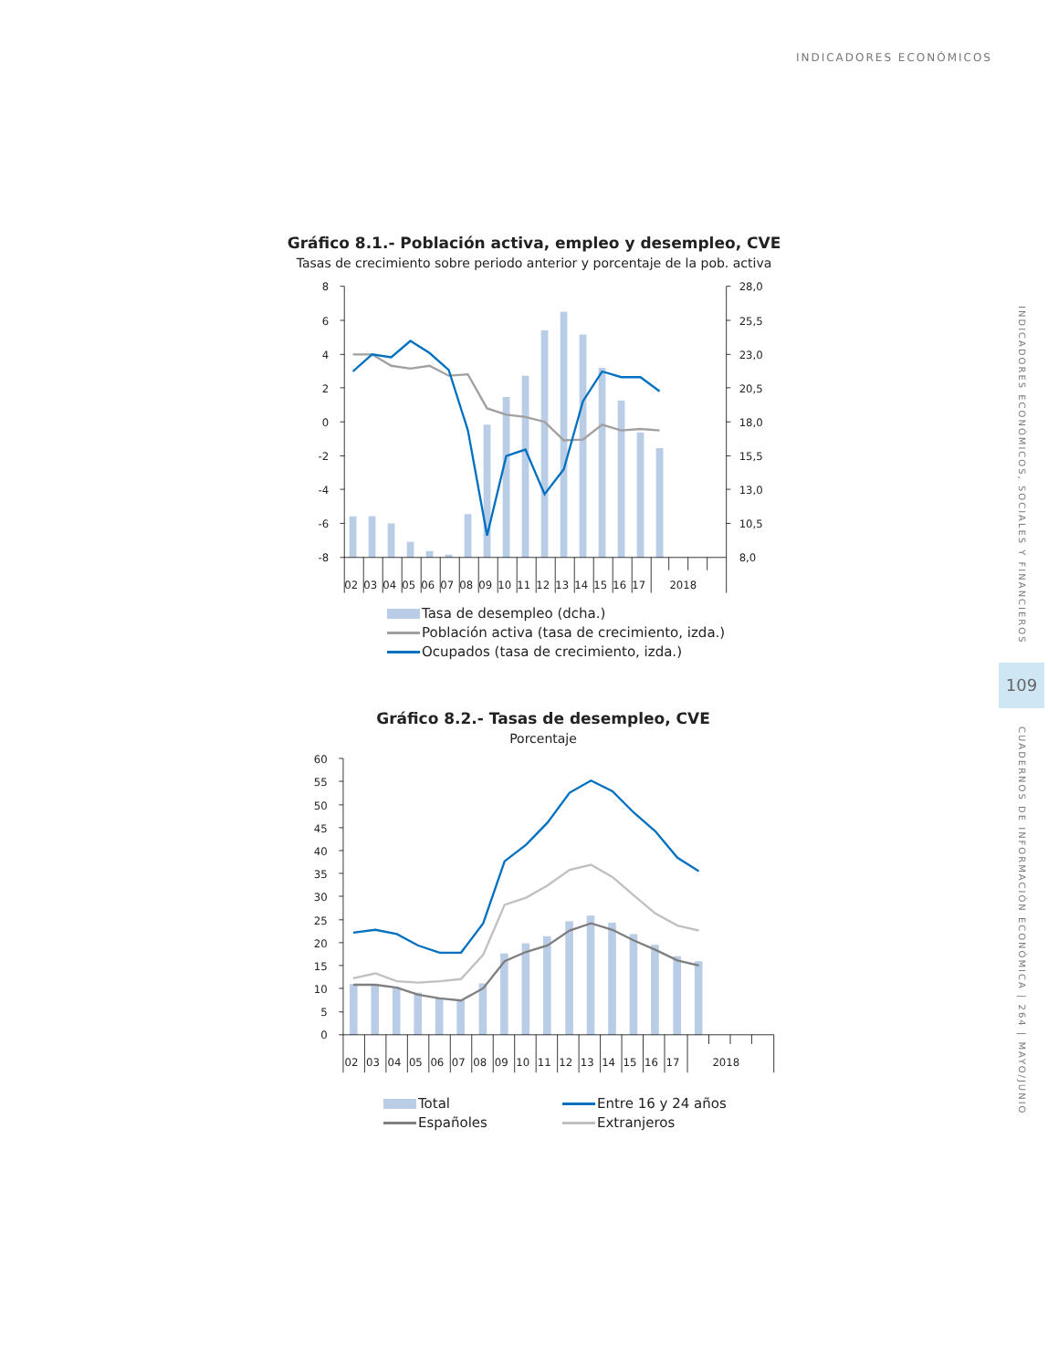INDICADORES ECONÓMICOS
Gráfico 8.1.- Población activa, empleo y desempleo, CVE
Tasas de crecimiento sobre periodo anterior y porcentaje de la pob. activa
8
6
4
2
0
-2
-4
-6
-8
28,0
25,5
23,0
20,5
18,0
15,5
13,0
10,5
8,0
02
03
04
05
06
07
08
09
10
11
12
13
14
15
16
17
2018
Tasa de desempleo (dcha.)
Población activa (tasa de crecimiento, izda.)
Ocupados (tasa de crecimiento, izda.)
Gráfico 8.2.- Tasas de desempleo, CVE
Porcentaje
60
55
50
45
40
35
30
25
20
15
10
5
0
02
03
04
05
06
07
08
09
10
11
12
13
14
15
16
17
2018
Total
Entre 16 y 24 años
Españoles
Extranjeros
INDICADORES ECONÓMICOS, SOCIALES Y FINANCIEROS
109
CUADERNOS DE INFORMACIÓN ECONÓMICA | 264 | MAYO/JUNIO